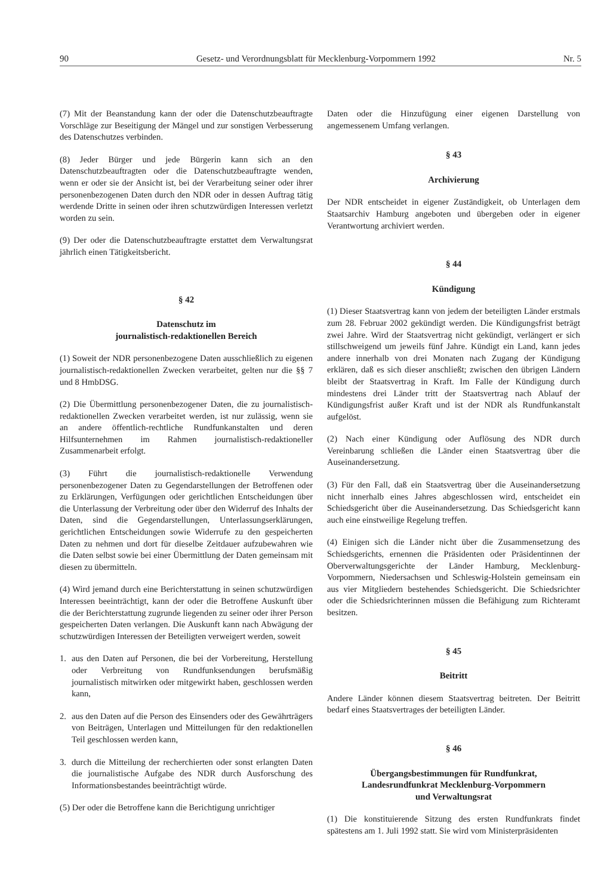90 Gesetz- und Verordnungsblatt für Mecklenburg-Vorpommern 1992 Nr. 5
(7) Mit der Beanstandung kann der oder die Datenschutzbeauftragte Vorschläge zur Beseitigung der Mängel und zur sonstigen Verbesserung des Datenschutzes verbinden.
(8) Jeder Bürger und jede Bürgerin kann sich an den Datenschutzbeauftragten oder die Datenschutzbeauftragte wenden, wenn er oder sie der Ansicht ist, bei der Verarbeitung seiner oder ihrer personenbezogenen Daten durch den NDR oder in dessen Auftrag tätig werdende Dritte in seinen oder ihren schutzwürdigen Interessen verletzt worden zu sein.
(9) Der oder die Datenschutzbeauftragte erstattet dem Verwaltungsrat jährlich einen Tätigkeitsbericht.
§ 42
Datenschutz im
journalistisch-redaktionellen Bereich
(1) Soweit der NDR personenbezogene Daten ausschließlich zu eigenen journalistisch-redaktionellen Zwecken verarbeitet, gelten nur die §§ 7 und 8 HmbDSG.
(2) Die Übermittlung personenbezogener Daten, die zu journalistisch-redaktionellen Zwecken verarbeitet werden, ist nur zulässig, wenn sie an andere öffentlich-rechtliche Rundfunkanstalten und deren Hilfsunternehmen im Rahmen journalistisch-redaktioneller Zusammenarbeit erfolgt.
(3) Führt die journalistisch-redaktionelle Verwendung personenbezogener Daten zu Gegendarstellungen der Betroffenen oder zu Erklärungen, Verfügungen oder gerichtlichen Entscheidungen über die Unterlassung der Verbreitung oder über den Widerruf des Inhalts der Daten, sind die Gegendarstellungen, Unterlassungserklärungen, gerichtlichen Entscheidungen sowie Widerrufe zu den gespeicherten Daten zu nehmen und dort für dieselbe Zeitdauer aufzubewahren wie die Daten selbst sowie bei einer Übermittlung der Daten gemeinsam mit diesen zu übermitteln.
(4) Wird jemand durch eine Berichterstattung in seinen schutzwürdigen Interessen beeinträchtigt, kann der oder die Betroffene Auskunft über die der Berichterstattung zugrunde liegenden zu seiner oder ihrer Person gespeicherten Daten verlangen. Die Auskunft kann nach Abwägung der schutzwürdigen Interessen der Beteiligten verweigert werden, soweit
1. aus den Daten auf Personen, die bei der Vorbereitung, Herstellung oder Verbreitung von Rundfunksendungen berufsmäßig journalistisch mitwirken oder mitgewirkt haben, geschlossen werden kann,
2. aus den Daten auf die Person des Einsenders oder des Gewährträgers von Beiträgen, Unterlagen und Mitteilungen für den redaktionellen Teil geschlossen werden kann,
3. durch die Mitteilung der recherchierten oder sonst erlangten Daten die journalistische Aufgabe des NDR durch Ausforschung des Informationsbestandes beeinträchtigt würde.
(5) Der oder die Betroffene kann die Berichtigung unrichtiger
Daten oder die Hinzufügung einer eigenen Darstellung von angemessenem Umfang verlangen.
§ 43
Archivierung
Der NDR entscheidet in eigener Zuständigkeit, ob Unterlagen dem Staatsarchiv Hamburg angeboten und übergeben oder in eigener Verantwortung archiviert werden.
§ 44
Kündigung
(1) Dieser Staatsvertrag kann von jedem der beteiligten Länder erstmals zum 28. Februar 2002 gekündigt werden. Die Kündigungsfrist beträgt zwei Jahre. Wird der Staatsvertrag nicht gekündigt, verlängert er sich stillschweigend um jeweils fünf Jahre. Kündigt ein Land, kann jedes andere innerhalb von drei Monaten nach Zugang der Kündigung erklären, daß es sich dieser anschließt; zwischen den übrigen Ländern bleibt der Staatsvertrag in Kraft. Im Falle der Kündigung durch mindestens drei Länder tritt der Staatsvertrag nach Ablauf der Kündigungsfrist außer Kraft und ist der NDR als Rundfunkanstalt aufgelöst.
(2) Nach einer Kündigung oder Auflösung des NDR durch Vereinbarung schließen die Länder einen Staatsvertrag über die Auseinandersetzung.
(3) Für den Fall, daß ein Staatsvertrag über die Auseinandersetzung nicht innerhalb eines Jahres abgeschlossen wird, entscheidet ein Schiedsgericht über die Auseinandersetzung. Das Schiedsgericht kann auch eine einstweilige Regelung treffen.
(4) Einigen sich die Länder nicht über die Zusammensetzung des Schiedsgerichts, ernennen die Präsidenten oder Präsidentinnen der Oberverwaltungsgerichte der Länder Hamburg, Mecklenburg-Vorpommern, Niedersachsen und Schleswig-Holstein gemeinsam ein aus vier Mitgliedern bestehendes Schiedsgericht. Die Schiedsrichter oder die Schiedsrichterinnen müssen die Befähigung zum Richteramt besitzen.
§ 45
Beitritt
Andere Länder können diesem Staatsvertrag beitreten. Der Beitritt bedarf eines Staatsvertrages der beteiligten Länder.
§ 46
Übergangsbestimmungen für Rundfunkrat,
Landesrundfunkrat Mecklenburg-Vorpommern
und Verwaltungsrat
(1) Die konstituierende Sitzung des ersten Rundfunkrats findet spätestens am 1. Juli 1992 statt. Sie wird vom Ministerpräsidenten